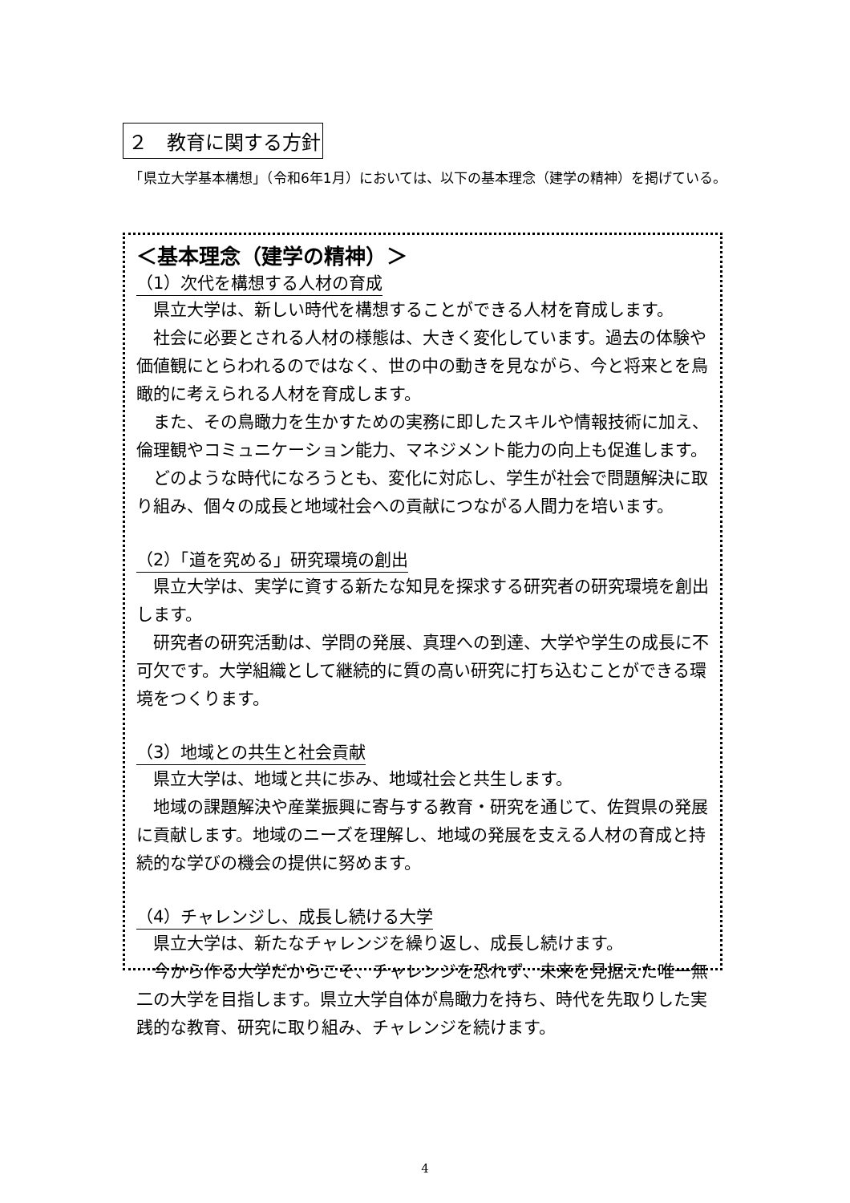２　教育に関する方針
　「県立大学基本構想」（令和6年1月）においては、以下の基本理念（建学の精神）を掲げている。
＜基本理念（建学の精神）＞
（1）次代を構想する人材の育成
県立大学は、新しい時代を構想することができる人材を育成します。
社会に必要とされる人材の様態は、大きく変化しています。過去の体験や価値観にとらわれるのではなく、世の中の動きを見ながら、今と将来とを鳥瞰的に考えられる人材を育成します。
また、その鳥瞰力を生かすための実務に即したスキルや情報技術に加え、倫理観やコミュニケーション能力、マネジメント能力の向上も促進します。
どのような時代になろうとも、変化に対応し、学生が社会で問題解決に取り組み、個々の成長と地域社会への貢献につながる人間力を培います。
（2）「道を究める」研究環境の創出
県立大学は、実学に資する新たな知見を探求する研究者の研究環境を創出します。
研究者の研究活動は、学問の発展、真理への到達、大学や学生の成長に不可欠です。大学組織として継続的に質の高い研究に打ち込むことができる環境をつくります。
（3）地域との共生と社会貢献
県立大学は、地域と共に歩み、地域社会と共生します。
地域の課題解決や産業振興に寄与する教育・研究を通じて、佐賀県の発展に貢献します。地域のニーズを理解し、地域の発展を支える人材の育成と持続的な学びの機会の提供に努めます。
（4）チャレンジし、成長し続ける大学
県立大学は、新たなチャレンジを繰り返し、成長し続けます。
今から作る大学だからこそ、チャレンジを恐れず、未来を見据えた唯一無二の大学を目指します。県立大学自体が鳥瞰力を持ち、時代を先取りした実践的な教育、研究に取り組み、チャレンジを続けます。
4